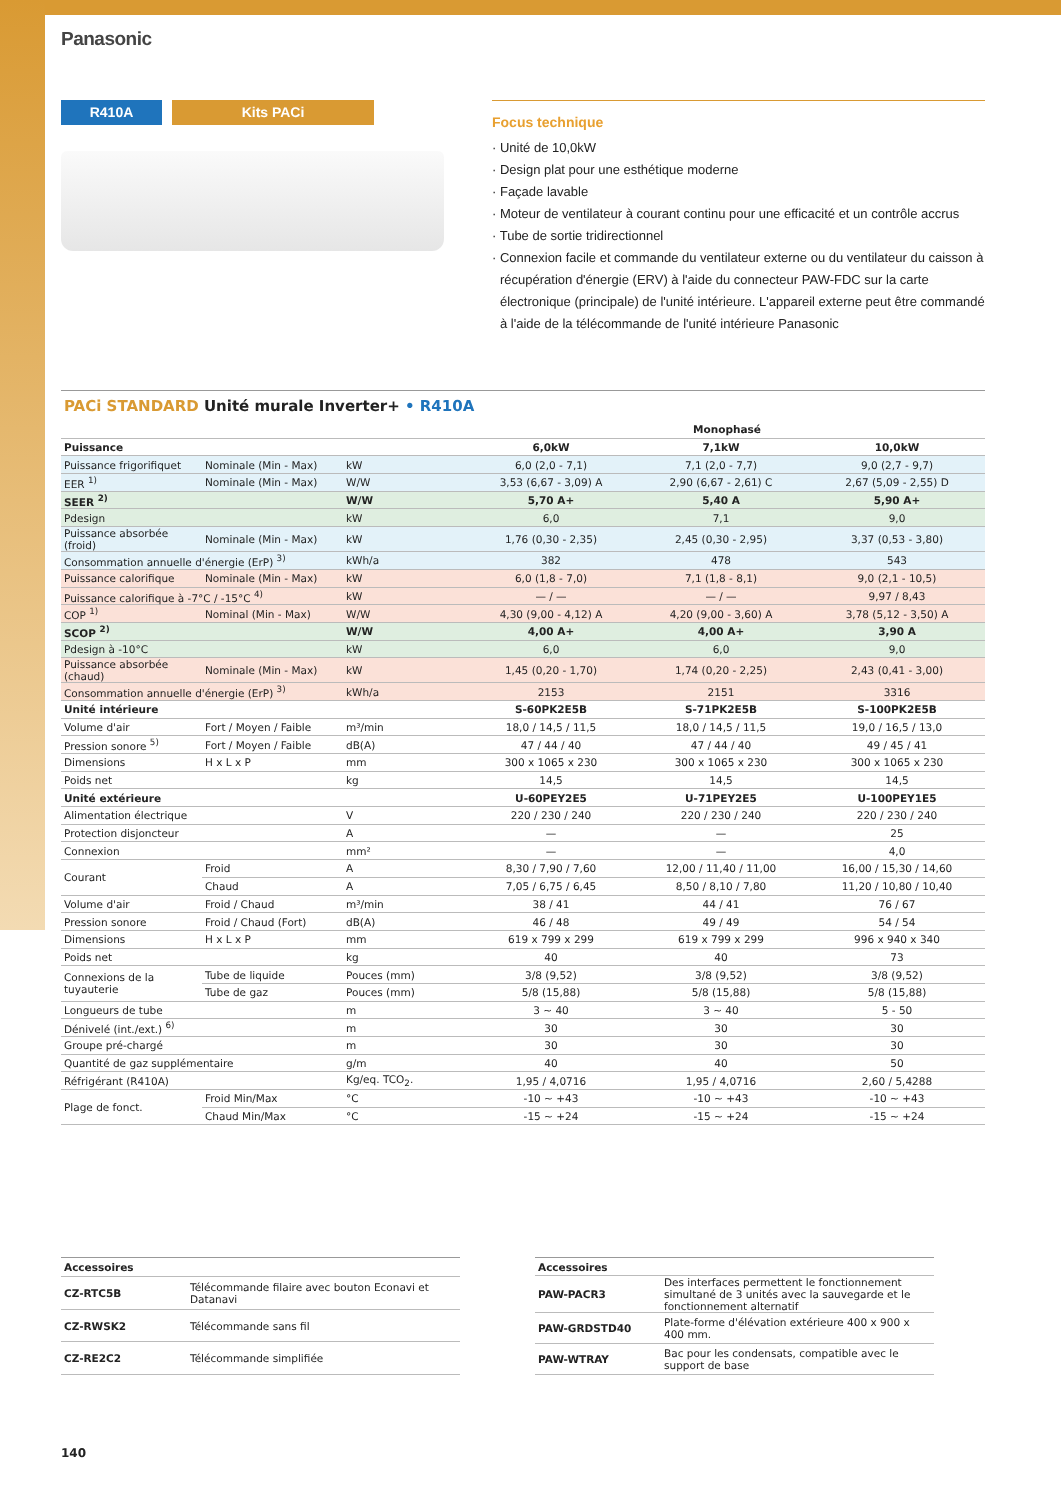Panasonic
R410A Kits PACi
Focus technique
· Unité de 10,0kW
· Design plat pour une esthétique moderne
· Façade lavable
· Moteur de ventilateur à courant continu pour une efficacité et un contrôle accrus
· Tube de sortie tridirectionnel
· Connexion facile et commande du ventilateur externe ou du ventilateur du caisson à récupération d'énergie (ERV) à l'aide du connecteur PAW-FDC sur la carte électronique (principale) de l'unité intérieure. L'appareil externe peut être commandé à l'aide de la télécommande de l'unité intérieure Panasonic
PACi STANDARD Unité murale Inverter+ • R410A
| | | | Monophasé | | |
| --- | --- | --- | --- | --- | --- |
| Puissance | | | 6,0kW | 7,1kW | 10,0kW |
| Puissance frigorifiquet | Nominale (Min - Max) | kW | 6,0 (2,0 - 7,1) | 7,1 (2,0 - 7,7) | 9,0 (2,7 - 9,7) |
| EER <sup>1)</sup> | Nominale (Min - Max) | W/W | 3,53 (6,67 - 3,09) A | 2,90 (6,67 - 2,61) C | 2,67 (5,09 - 2,55) D |
| SEER <sup>2)</sup> | | W/W | 5,70 A+ | 5,40 A | 5,90 A+ |
| Pdesign | | kW | 6,0 | 7,1 | 9,0 |
| Puissance absorbée (froid) | Nominale (Min - Max) | kW | 1,76 (0,30 - 2,35) | 2,45 (0,30 - 2,95) | 3,37 (0,53 - 3,80) |
| Consommation annuelle d'énergie (ErP) <sup>3)</sup> | | kWh/a | 382 | 478 | 543 |
| Puissance calorifique | Nominale (Min - Max) | kW | 6,0 (1,8 - 7,0) | 7,1 (1,8 - 8,1) | 9,0 (2,1 - 10,5) |
| Puissance calorifique à -7°C / -15°C <sup>4)</sup> | | kW | — / — | — / — | 9,97 / 8,43 |
| COP <sup>1)</sup> | Nominal (Min - Max) | W/W | 4,30 (9,00 - 4,12) A | 4,20 (9,00 - 3,60) A | 3,78 (5,12 - 3,50) A |
| SCOP <sup>2)</sup> | | W/W | 4,00 A+ | 4,00 A+ | 3,90 A |
| Pdesign à -10°C | | kW | 6,0 | 6,0 | 9,0 |
| Puissance absorbée (chaud) | Nominale (Min - Max) | kW | 1,45 (0,20 - 1,70) | 1,74 (0,20 - 2,25) | 2,43 (0,41 - 3,00) |
| Consommation annuelle d'énergie (ErP) <sup>3)</sup> | | kWh/a | 2153 | 2151 | 3316 |
| Unité intérieure | | | S-60PK2E5B | S-71PK2E5B | S-100PK2E5B |
| Volume d'air | Fort / Moyen / Faible | m³/min | 18,0 / 14,5 / 11,5 | 18,0 / 14,5 / 11,5 | 19,0 / 16,5 / 13,0 |
| Pression sonore <sup>5)</sup> | Fort / Moyen / Faible | dB(A) | 47 / 44 / 40 | 47 / 44 / 40 | 49 / 45 / 41 |
| Dimensions | H x L x P | mm | 300 x 1065 x 230 | 300 x 1065 x 230 | 300 x 1065 x 230 |
| Poids net | | kg | 14,5 | 14,5 | 14,5 |
| Unité extérieure | | | U-60PEY2E5 | U-71PEY2E5 | U-100PEY1E5 |
| Alimentation électrique | | V | 220 / 230 / 240 | 220 / 230 / 240 | 220 / 230 / 240 |
| Protection disjoncteur | | A | — | — | 25 |
| Connexion | | mm² | — | — | 4,0 |
| Courant | Froid | A | 8,30 / 7,90 / 7,60 | 12,00 / 11,40 / 11,00 | 16,00 / 15,30 / 14,60 |
| | Chaud | A | 7,05 / 6,75 / 6,45 | 8,50 / 8,10 / 7,80 | 11,20 / 10,80 / 10,40 |
| Volume d'air | Froid / Chaud | m³/min | 38 / 41 | 44 / 41 | 76 / 67 |
| Pression sonore | Froid / Chaud (Fort) | dB(A) | 46 / 48 | 49 / 49 | 54 / 54 |
| Dimensions | H x L x P | mm | 619 x 799 x 299 | 619 x 799 x 299 | 996 x 940 x 340 |
| Poids net | | kg | 40 | 40 | 73 |
| Connexions de la tuyauterie | Tube de liquide | Pouces (mm) | 3/8 (9,52) | 3/8 (9,52) | 3/8 (9,52) |
| | Tube de gaz | Pouces (mm) | 5/8 (15,88) | 5/8 (15,88) | 5/8 (15,88) |
| Longueurs de tube | | m | 3 ~ 40 | 3 ~ 40 | 5 - 50 |
| Dénivelé (int./ext.) <sup>6)</sup> | | m | 30 | 30 | 30 |
| Groupe pré-chargé | | m | 30 | 30 | 30 |
| Quantité de gaz supplémentaire | | g/m | 40 | 40 | 50 |
| Réfrigérant (R410A) | | Kg/eq. TCO<sub>2</sub>. | 1,95 / 4,0716 | 1,95 / 4,0716 | 2,60 / 5,4288 |
| Plage de fonct. | Froid Min/Max | °C | -10 ~ +43 | -10 ~ +43 | -10 ~ +43 |
| | Chaud Min/Max | °C | -15 ~ +24 | -15 ~ +24 | -15 ~ +24 |
| Accessoires | |
| --- | --- |
| CZ-RTC5B | Télécommande filaire avec bouton Econavi et Datanavi |
| CZ-RWSK2 | Télécommande sans fil |
| CZ-RE2C2 | Télécommande simplifiée |
| Accessoires | |
| --- | --- |
| PAW-PACR3 | Des interfaces permettent le fonctionnement simultané de 3 unités avec la sauvegarde et le fonctionnement alternatif |
| PAW-GRDSTD40 | Plate-forme d'élévation extérieure 400 x 900 x 400 mm. |
| PAW-WTRAY | Bac pour les condensats, compatible avec le support de base |
140